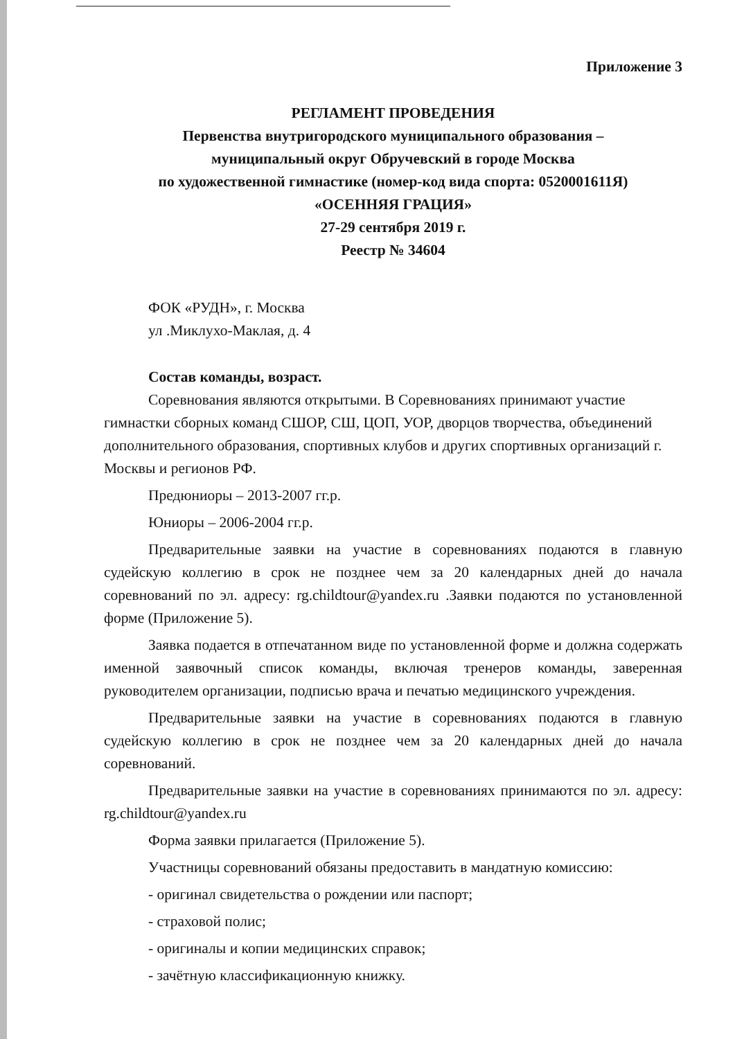Приложение 3
РЕГЛАМЕНТ ПРОВЕДЕНИЯ
Первенства внутригородского муниципального образования –
муниципальный округ Обручевский в городе Москва
по художественной гимнастике (номер-код вида спорта: 0520001611Я)
«ОСЕННЯЯ ГРАЦИЯ»
27-29 сентября 2019 г.
Реестр № 34604
ФОК «РУДН», г. Москва
ул .Миклухо-Маклая, д. 4
Состав команды, возраст.
Соревнования являются открытыми. В Соревнованиях принимают участие гимнастки сборных команд СШОР, СШ, ЦОП, УОР, дворцов творчества, объединений дополнительного образования, спортивных клубов и других спортивных организаций г. Москвы и регионов РФ.
Предюниоры – 2013-2007 гг.р.
Юниоры – 2006-2004 гг.р.
Предварительные заявки на участие в соревнованиях подаются в главную судейскую коллегию в срок не позднее чем за 20 календарных дней до начала соревнований по эл. адресу: rg.childtour@yandex.ru .Заявки подаются по установленной форме (Приложение 5).
Заявка подается в отпечатанном виде по установленной форме и должна содержать именной заявочный список команды, включая тренеров команды, заверенная руководителем организации, подписью врача и печатью медицинского учреждения.
Предварительные заявки на участие в соревнованиях подаются в главную судейскую коллегию в срок не позднее чем за 20 календарных дней до начала соревнований.
Предварительные заявки на участие в соревнованиях принимаются по эл. адресу: rg.childtour@yandex.ru
Форма заявки прилагается (Приложение 5).
Участницы соревнований обязаны предоставить в мандатную комиссию:
- оригинал свидетельства о рождении или паспорт;
- страховой полис;
- оригиналы и копии медицинских справок;
- зачётную классификационную книжку.